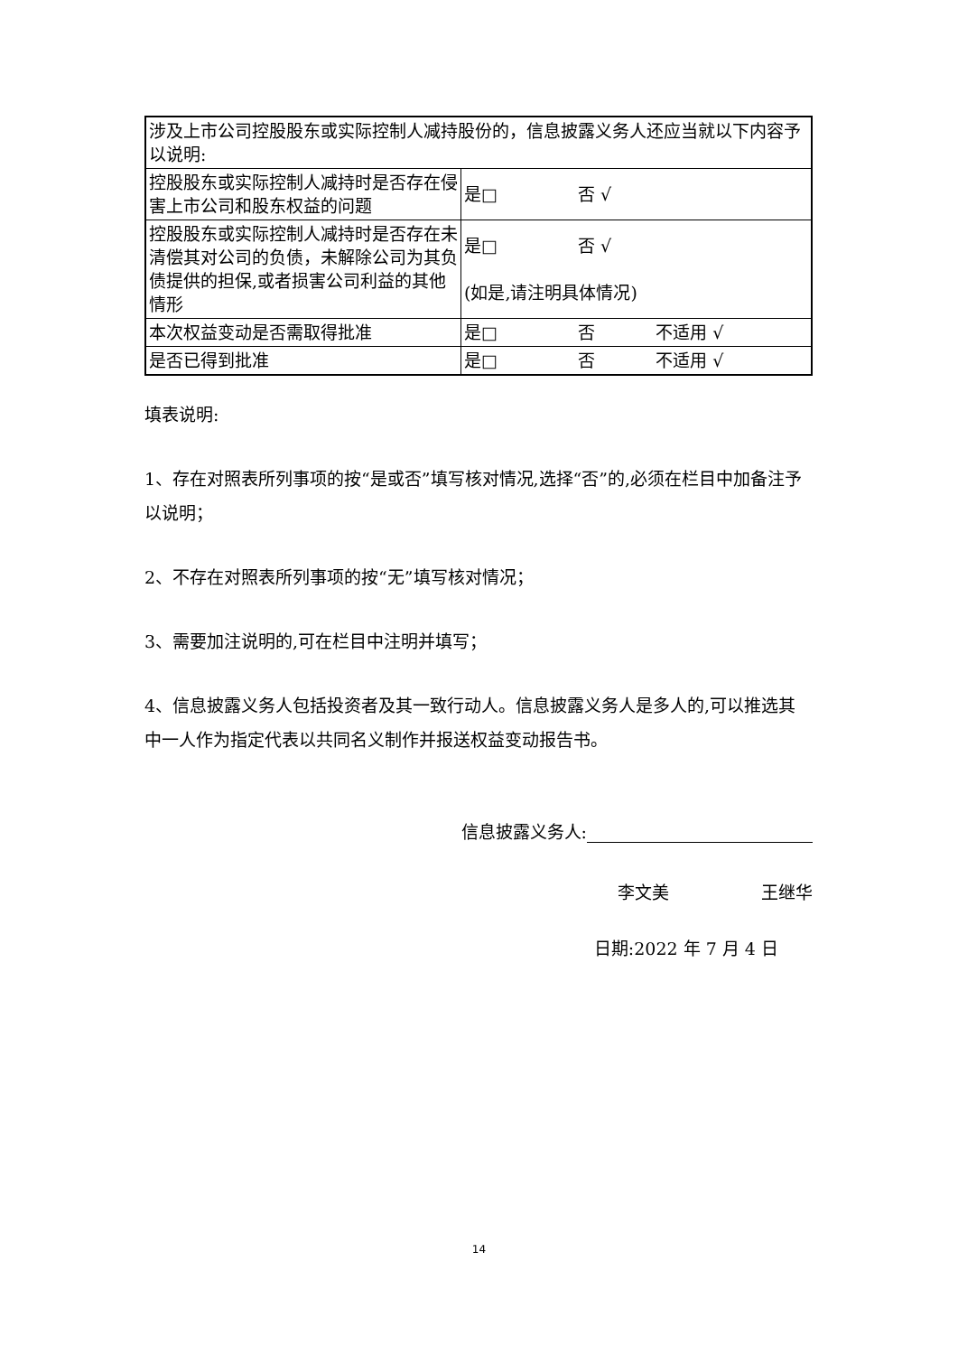| 涉及上市公司控股股东或实际控制人减持股份的，信息披露义务人还应当就以下内容予以说明: | |
| 控股股东或实际控制人减持时是否存在侵害上市公司和股东权益的问题 | 是□ 否 √ |
| 控股股东或实际控制人减持时是否存在未清偿其对公司的负债，未解除公司为其负债提供的担保,或者损害公司利益的其他情形 | 是□ 否 √ (如是,请注明具体情况) |
| 本次权益变动是否需取得批准 | 是□ 否 不适用 √ |
| 是否已得到批准 | 是□ 否 不适用 √ |
填表说明:
1、存在对照表所列事项的按“是或否”填写核对情况,选择“否”的,必须在栏目中加备注予以说明；
2、不存在对照表所列事项的按“无”填写核对情况；
3、需要加注说明的,可在栏目中注明并填写；
4、信息披露义务人包括投资者及其一致行动人。信息披露义务人是多人的,可以推选其中一人作为指定代表以共同名义制作并报送权益变动报告书。
信息披露义务人:
李文美 王继华
日期:2022 年 7 月 4 日
14